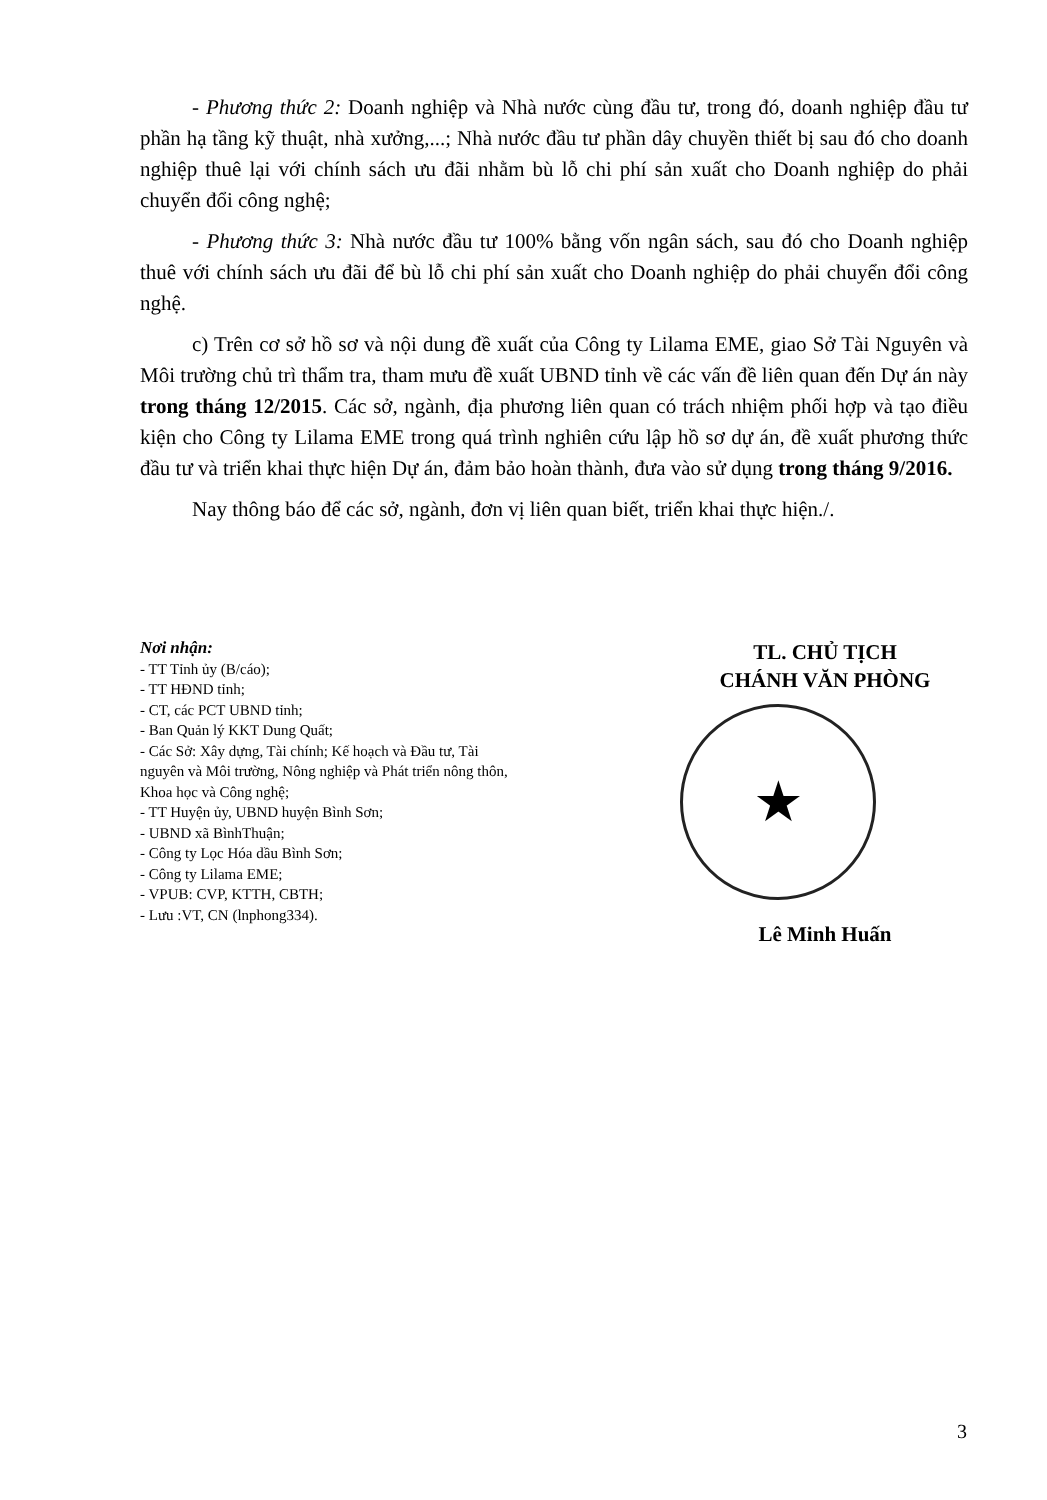- Phương thức 2: Doanh nghiệp và Nhà nước cùng đầu tư, trong đó, doanh nghiệp đầu tư phần hạ tầng kỹ thuật, nhà xưởng,...; Nhà nước đầu tư phần dây chuyền thiết bị sau đó cho doanh nghiệp thuê lại với chính sách ưu đãi nhằm bù lỗ chi phí sản xuất cho Doanh nghiệp do phải chuyển đổi công nghệ;
- Phương thức 3: Nhà nước đầu tư 100% bằng vốn ngân sách, sau đó cho Doanh nghiệp thuê với chính sách ưu đãi để bù lỗ chi phí sản xuất cho Doanh nghiệp do phải chuyển đổi công nghệ.
c) Trên cơ sở hồ sơ và nội dung đề xuất của Công ty Lilama EME, giao Sở Tài Nguyên và Môi trường chủ trì thẩm tra, tham mưu đề xuất UBND tỉnh về các vấn đề liên quan đến Dự án này trong tháng 12/2015. Các sở, ngành, địa phương liên quan có trách nhiệm phối hợp và tạo điều kiện cho Công ty Lilama EME trong quá trình nghiên cứu lập hồ sơ dự án, đề xuất phương thức đầu tư và triển khai thực hiện Dự án, đảm bảo hoàn thành, đưa vào sử dụng trong tháng 9/2016.
Nay thông báo để các sở, ngành, đơn vị liên quan biết, triển khai thực hiện./.
Nơi nhận:
- TT Tỉnh ủy (B/cáo);
- TT HĐND tỉnh;
- CT, các PCT UBND tỉnh;
- Ban Quản lý KKT Dung Quất;
- Các Sở: Xây dựng, Tài chính; Kế hoạch và Đầu tư, Tài nguyên và Môi trường, Nông nghiệp và Phát triển nông thôn, Khoa học và Công nghệ;
- TT Huyện ủy, UBND huyện Bình Sơn;
- UBND xã BìnhThuận;
- Công ty Lọc Hóa dầu Bình Sơn;
- Công ty Lilama EME;
- VPUB: CVP, KTTH, CBTH;
- Lưu :VT, CN (lnphong334).
TL. CHỦ TỊCH
CHÁNH VĂN PHÒNG
★
Lê Minh Huấn
3